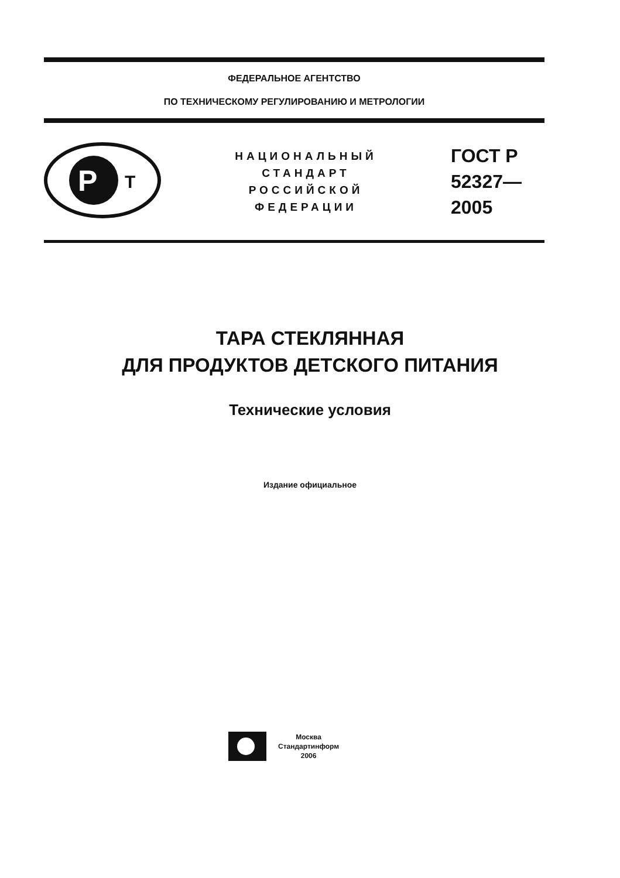ФЕДЕРАЛЬНОЕ АГЕНТСТВО
ПО ТЕХНИЧЕСКОМУ РЕГУЛИРОВАНИЮ И МЕТРОЛОГИИ
P
T
НАЦИОНАЛЬНЫЙ
СТАНДАРТ
РОССИЙСКОЙ
ФЕДЕРАЦИИ
ГОСТ Р
52327—
2005
ТАРА СТЕКЛЯННАЯ
ДЛЯ ПРОДУКТОВ ДЕТСКОГО ПИТАНИЯ
Технические условия
Издание официальное
Москва
Стандартинформ
2006